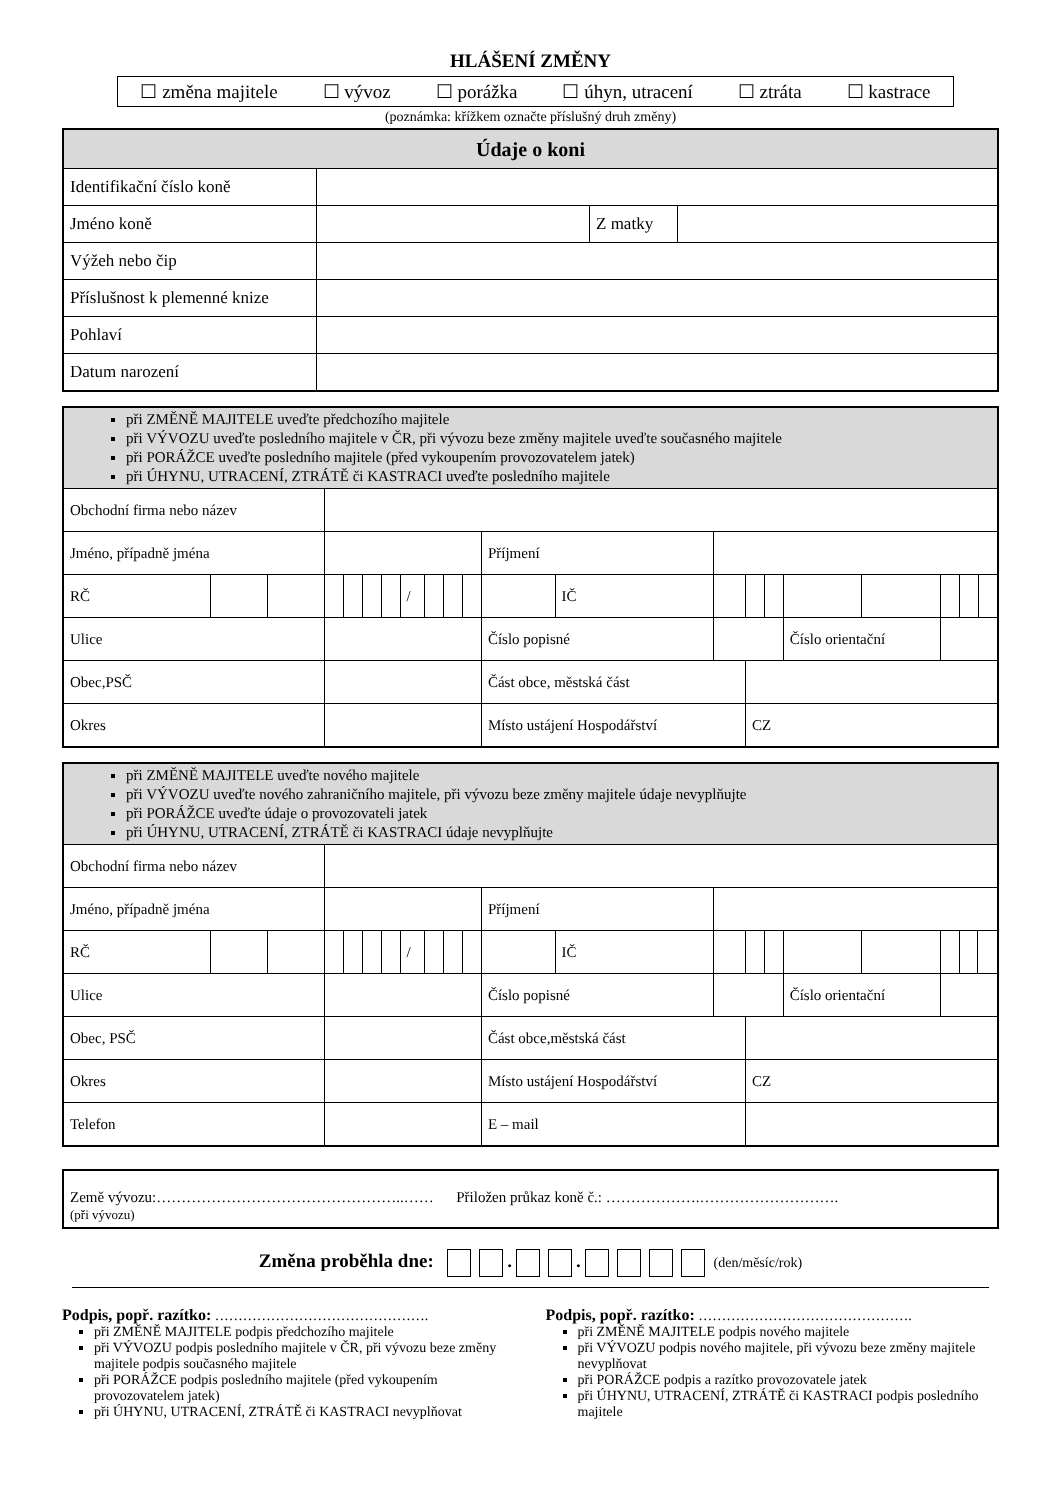HLÁŠENÍ ZMĚNY
☐ změna majitele ☐ vývoz ☐ porážka ☐ úhyn, utracení ☐ ztráta ☐ kastrace
(poznámka: křížkem označte příslušný druh změny)
| Údaje o koni | | | |
| --- | --- | --- | --- |
| Identifikační číslo koně | | | |
| Jméno koně | | Z matky | |
| Výžeh nebo čip | | | |
| Příslušnost k plemenné knize | | | |
| Pohlaví | | | |
| Datum narození | | | |
| při ZMĚNĚ MAJITELE uveďte předchozího majitele při VÝVOZU uveďte posledního majitele v ČR, při vývozu beze změny majitele uveďte současného majitele při PORÁŽCE uveďte posledního majitele (před vykoupením provozovatelem jatek) při ÚHYNU, UTRACENÍ, ZTRÁTĚ či KASTRACI uveďte posledního majitele | | | | | | | | | | | | | | | | | | | | |
| Obchodní firma nebo název | | | | | | | | | | | | | | | | | | | | |
| Jméno, případně jména | | | | | | | | | | | Příjmení | | | | | | | | | |
| RČ | | | | | | | / | | | | | IČ | | | | | | | | |
| Ulice | | | | | | | | | | | Číslo popisné | | | | | Číslo orientační | | | | |
| Obec,PSČ | | | | | | | | | | | Část obce, městská část | | | | | | | | | |
| Okres | | | | | | | | | | | Místo ustájení Hospodářství | | | CZ | | | | | | |
| při ZMĚNĚ MAJITELE uveďte nového majitele při VÝVOZU uveďte nového zahraničního majitele, při vývozu beze změny majitele údaje nevyplňujte při PORÁŽCE uveďte údaje o provozovateli jatek při ÚHYNU, UTRACENÍ, ZTRÁTĚ či KASTRACI údaje nevyplňujte | | | | | | | | | | | | | | | | | | | | |
| Obchodní firma nebo název | | | | | | | | | | | | | | | | | | | | |
| Jméno, případně jména | | | | | | | | | | | Příjmení | | | | | | | | | |
| RČ | | | | | | | / | | | | | IČ | | | | | | | | |
| Ulice | | | | | | | | | | | Číslo popisné | | | | | Číslo orientační | | | | |
| Obec, PSČ | | | | | | | | | | | Část obce,městská část | | | | | | | | | |
| Okres | | | | | | | | | | | Místo ustájení Hospodářství | | | CZ | | | | | | |
| Telefon | | | | | | | | | | | E – mail | | | | | | | | | |
Země vývozu:…………………………………………..…… Přiložen průkaz koně č.: ……………….……………………….
(při vývozu)
Změna proběhla dne: . . (den/měsíc/rok)
Podpis, popř. razítko: ……………………………………….
při ZMĚNĚ MAJITELE podpis předchozího majitele
při VÝVOZU podpis posledního majitele v ČR, při vývozu beze změny majitele podpis současného majitele
při PORÁŽCE podpis posledního majitele (před vykoupením provozovatelem jatek)
při ÚHYNU, UTRACENÍ, ZTRÁTĚ či KASTRACI nevyplňovat
Podpis, popř. razítko: ……………………………………….
při ZMĚNĚ MAJITELE podpis nového majitele
při VÝVOZU podpis nového majitele, při vývozu beze změny majitele nevyplňovat
při PORÁŽCE podpis a razítko provozovatele jatek
při ÚHYNU, UTRACENÍ, ZTRÁTĚ či KASTRACI podpis posledního majitele